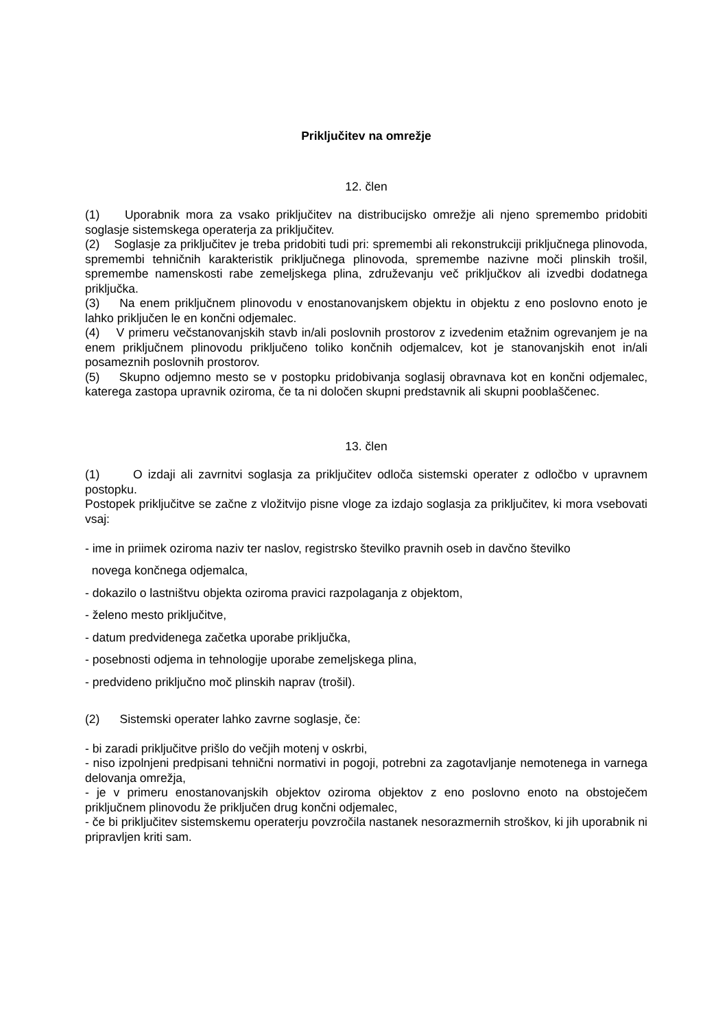Priključitev na omrežje
12. člen
(1) Uporabnik mora za vsako priključitev na distribucijsko omrežje ali njeno spremembo pridobiti soglasje sistemskega operaterja za priključitev.
(2) Soglasje za priključitev je treba pridobiti tudi pri: spremembi ali rekonstrukciji priključnega plinovoda, spremembi tehničnih karakteristik priključnega plinovoda, spremembe nazivne moči plinskih trošil, spremembe namenskosti rabe zemeljskega plina, združevanju več priključkov ali izvedbi dodatnega priključka.
(3) Na enem priključnem plinovodu v enostanovanjskem objektu in objektu z eno poslovno enoto je lahko priključen le en končni odjemalec.
(4) V primeru večstanovanjskih stavb in/ali poslovnih prostorov z izvedenim etažnim ogrevanjem je na enem priključnem plinovodu priključeno toliko končnih odjemalcev, kot je stanovanjskih enot in/ali posameznih poslovnih prostorov.
(5) Skupno odjemno mesto se v postopku pridobivanja soglasij obravnava kot en končni odjemalec, katerega zastopa upravnik oziroma, če ta ni določen skupni predstavnik ali skupni pooblaščenec.
13. člen
(1) O izdaji ali zavrnitvi soglasja za priključitev odloča sistemski operater z odločbo v upravnem postopku.
Postopek priključitve se začne z vložitvijo pisne vloge za izdajo soglasja za priključitev, ki mora vsebovati vsaj:
- ime in priimek oziroma naziv ter naslov, registrsko številko pravnih oseb in davčno številko
novega končnega odjemalca,
- dokazilo o lastništvu objekta oziroma pravici razpolaganja z objektom,
- želeno mesto priključitve,
- datum predvidenega začetka uporabe priključka,
- posebnosti odjema in tehnologije uporabe zemeljskega plina,
- predvideno priključno moč plinskih naprav (trošil).
(2) Sistemski operater lahko zavrne soglasje, če:
- bi zaradi priključitve prišlo do večjih motenj v oskrbi,
- niso izpolnjeni predpisani tehnični normativi in pogoji, potrebni za zagotavljanje nemotenega in varnega delovanja omrežja,
- je v primeru enostanovanjskih objektov oziroma objektov z eno poslovno enoto na obstoječem priključnem plinovodu že priključen drug končni odjemalec,
- če bi priključitev sistemskemu operaterju povzročila nastanek nesorazmernih stroškov, ki jih uporabnik ni pripravljen kriti sam.